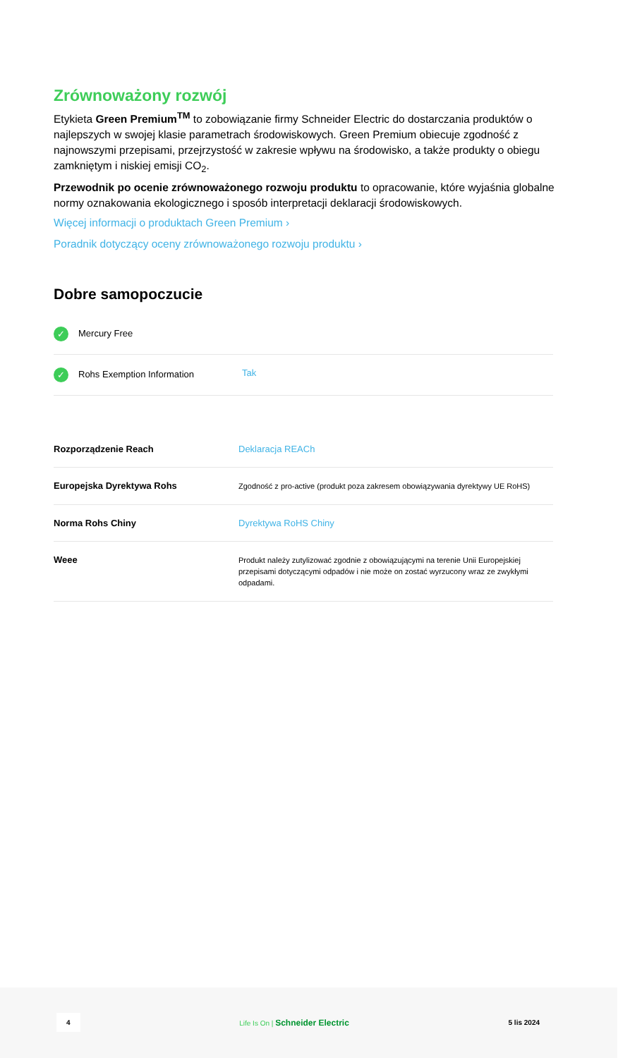Zrównoważony rozwój
Etykieta Green Premium<sup>TM</sup> to zobowiązanie firmy Schneider Electric do dostarczania produktów o najlepszych w swojej klasie parametrach środowiskowych. Green Premium obiecuje zgodność z najnowszymi przepisami, przejrzystość w zakresie wpływu na środowisko, a także produkty o obiegu zamkniętym i niskiej emisji CO<sub>2</sub>.
Przewodnik po ocenie zrównoważonego rozwoju produktu to opracowanie, które wyjaśnia globalne normy oznakowania ekologicznego i sposób interpretacji deklaracji środowiskowych.
Więcej informacji o produktach Green Premium ›
Poradnik dotyczący oceny zrównoważonego rozwoju produktu ›
Dobre samopoczucie
| ✓ Mercury Free | |
| ✓ Rohs Exemption Information | Tak |
| Rozporządzenie Reach | Deklaracja REACh |
| Europejska Dyrektywa Rohs | Zgodność z pro-active (produkt poza zakresem obowiązywania dyrektywy UE RoHS) |
| Norma Rohs Chiny | Dyrektywa RoHS Chiny |
| Weee | Produkt należy zutylizować zgodnie z obowiązującymi na terenie Unii Europejskiej przepisami dotyczącymi odpadów i nie może on zostać wyrzucony wraz ze zwykłymi odpadami. |
4 Life Is On | Schneider Electric 5 lis 2024